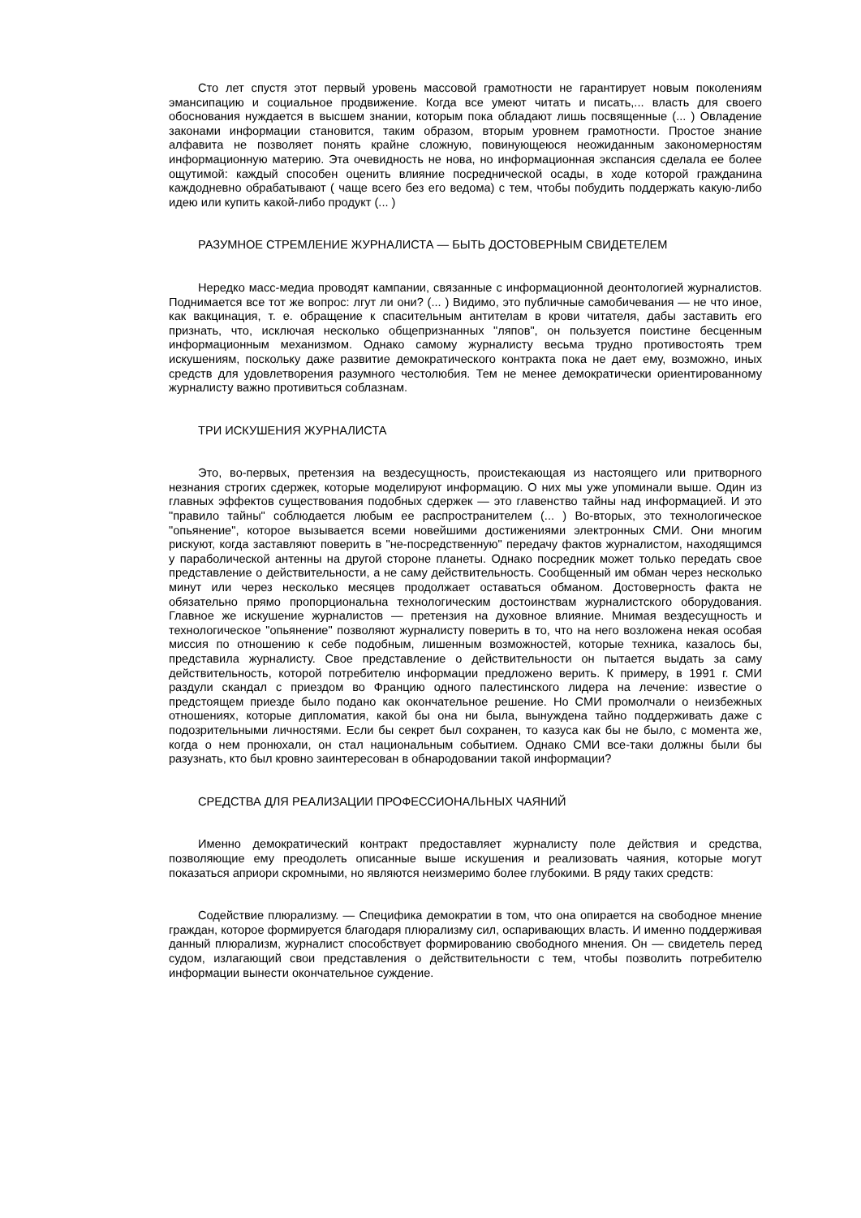Сто лет спустя этот первый уровень массовой грамотности не гарантирует новым поколениям эмансипацию и социальное продвижение. Когда все умеют читать и писать,... власть для своего обоснования нуждается в высшем знании, которым пока обладают лишь посвященные (... ) Овладение законами информации становится, таким образом, вторым уровнем грамотности. Простое знание алфавита не позволяет понять крайне сложную, повинующеюся неожиданным закономерностям информационную материю. Эта очевидность не нова, но информационная экспансия сделала ее более ощутимой: каждый способен оценить влияние посреднической осады, в ходе которой гражданина каждодневно обрабатывают ( чаще всего без его ведома) с тем, чтобы побудить поддержать какую-либо идею или купить какой-либо продукт (... )
РАЗУМНОЕ СТРЕМЛЕНИЕ ЖУРНАЛИСТА — БЫТЬ ДОСТОВЕРНЫМ СВИДЕТЕЛЕМ
Нередко масс-медиа проводят кампании, связанные с информационной деонтологией журналистов. Поднимается все тот же вопрос: лгут ли они? (... ) Видимо, это публичные самобичевания — не что иное, как вакцинация, т. е. обращение к спасительным антителам в крови читателя, дабы заставить его признать, что, исключая несколько общепризнанных "ляпов", он пользуется поистине бесценным информационным механизмом. Однако самому журналисту весьма трудно противостоять трем искушениям, поскольку даже развитие демократического контракта пока не дает ему, возможно, иных средств для удовлетворения разумного честолюбия. Тем не менее демократически ориентированному журналисту важно противиться соблазнам.
ТРИ ИСКУШЕНИЯ ЖУРНАЛИСТА
Это, во-первых, претензия на вездесущность, проистекающая из настоящего или притворного незнания строгих сдержек, которые моделируют информацию. О них мы уже упоминали выше. Один из главных эффектов существования подобных сдержек — это главенство тайны над информацией. И это "правило тайны" соблюдается любым ее распространителем (... ) Во-вторых, это технологическое "опьянение", которое вызывается всеми новейшими достижениями электронных СМИ. Они многим рискуют, когда заставляют поверить в "не-посредственную" передачу фактов журналистом, находящимся у параболической антенны на другой стороне планеты. Однако посредник может только передать свое представление о действительности, а не саму действительность. Сообщенный им обман через несколько минут или через несколько месяцев продолжает оставаться обманом. Достоверность факта не обязательно прямо пропорциональна технологическим достоинствам журналистского оборудования. Главное же искушение журналистов — претензия на духовное влияние. Мнимая вездесущность и технологическое "опьянение" позволяют журналисту поверить в то, что на него возложена некая особая миссия по отношению к себе подобным, лишенным возможностей, которые техника, казалось бы, представила журналисту. Свое представление о действительности он пытается выдать за саму действительность, которой потребителю информации предложено верить. К примеру, в 1991 г. СМИ раздули скандал с приездом во Францию одного палестинского лидера на лечение: известие о предстоящем приезде было подано как окончательное решение. Но СМИ промолчали о неизбежных отношениях, которые дипломатия, какой бы она ни была, вынуждена тайно поддерживать даже с подозрительными личностями. Если бы секрет был сохранен, то казуса как бы не было, с момента же, когда о нем пронюхали, он стал национальным событием. Однако СМИ все-таки должны были бы разузнать, кто был кровно заинтересован в обнародовании такой информации?
СРЕДСТВА ДЛЯ РЕАЛИЗАЦИИ ПРОФЕССИОНАЛЬНЫХ ЧАЯНИЙ
Именно демократический контракт предоставляет журналисту поле действия и средства, позволяющие ему преодолеть описанные выше искушения и реализовать чаяния, которые могут показаться априори скромными, но являются неизмеримо более глубокими. В ряду таких средств:
Содействие плюрализму. — Специфика демократии в том, что она опирается на свободное мнение граждан, которое формируется благодаря плюрализму сил, оспаривающих власть. И именно поддерживая данный плюрализм, журналист способствует формированию свободного мнения. Он — свидетель перед судом, излагающий свои представления о действительности с тем, чтобы позволить потребителю информации вынести окончательное суждение.